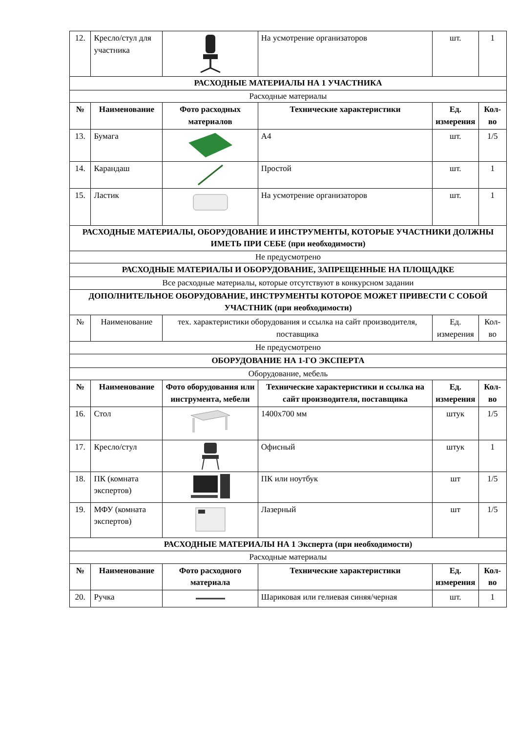| 12. | Кресло/стул для участника | | На усмотрение организаторов | шт. | 1 |
| РАСХОДНЫЕ МАТЕРИАЛЫ НА 1 УЧАСТНИКА | | | | | |
| Расходные материалы | | | | | |
| № | Наименование | Фото расходных материалов | Технические характеристики | Ед. измерения | Кол-во |
| 13. | Бумага | | А4 | шт. | 1/5 |
| 14. | Карандаш | | Простой | шт. | 1 |
| 15. | Ластик | | На усмотрение организаторов | шт. | 1 |
| РАСХОДНЫЕ МАТЕРИАЛЫ, ОБОРУДОВАНИЕ И ИНСТРУМЕНТЫ, КОТОРЫЕ УЧАСТНИКИ ДОЛЖНЫ ИМЕТЬ ПРИ СЕБЕ (при необходимости) | | | | | |
| Не предусмотрено | | | | | |
| РАСХОДНЫЕ МАТЕРИАЛЫ И ОБОРУДОВАНИЕ, ЗАПРЕЩЕННЫЕ НА ПЛОЩАДКЕ | | | | | |
| Все расходные материалы, которые отсутствуют в конкурсном задании | | | | | |
| ДОПОЛНИТЕЛЬНОЕ ОБОРУДОВАНИЕ, ИНСТРУМЕНТЫ КОТОРОЕ МОЖЕТ ПРИВЕСТИ С СОБОЙ УЧАСТНИК (при необходимости) | | | | | |
| № | Наименование | тех. характеристики оборудования и ссылка на сайт производителя, поставщика | | Ед. измерения | Кол-во |
| Не предусмотрено | | | | | |
| ОБОРУДОВАНИЕ НА 1-ГО ЭКСПЕРТА | | | | | |
| Оборудование, мебель | | | | | |
| № | Наименование | Фото оборудования или инструмента, мебели | Технические характеристики и ссылка на сайт производителя, поставщика | Ед. измерения | Кол-во |
| 16. | Стол | | 1400х700 мм | штук | 1/5 |
| 17. | Кресло/стул | | Офисный | штук | 1 |
| 18. | ПК (комната экспертов) | | ПК или ноутбук | шт | 1/5 |
| 19. | МФУ (комната экспертов) | | Лазерный | шт | 1/5 |
| РАСХОДНЫЕ МАТЕРИАЛЫ НА 1 Эксперта (при необходимости) | | | | | |
| Расходные материалы | | | | | |
| № | Наименование | Фото расходного материала | Технические характеристики | Ед. измерения | Кол-во |
| 20. | Ручка | | Шариковая или гелиевая синяя/черная | шт. | 1 |